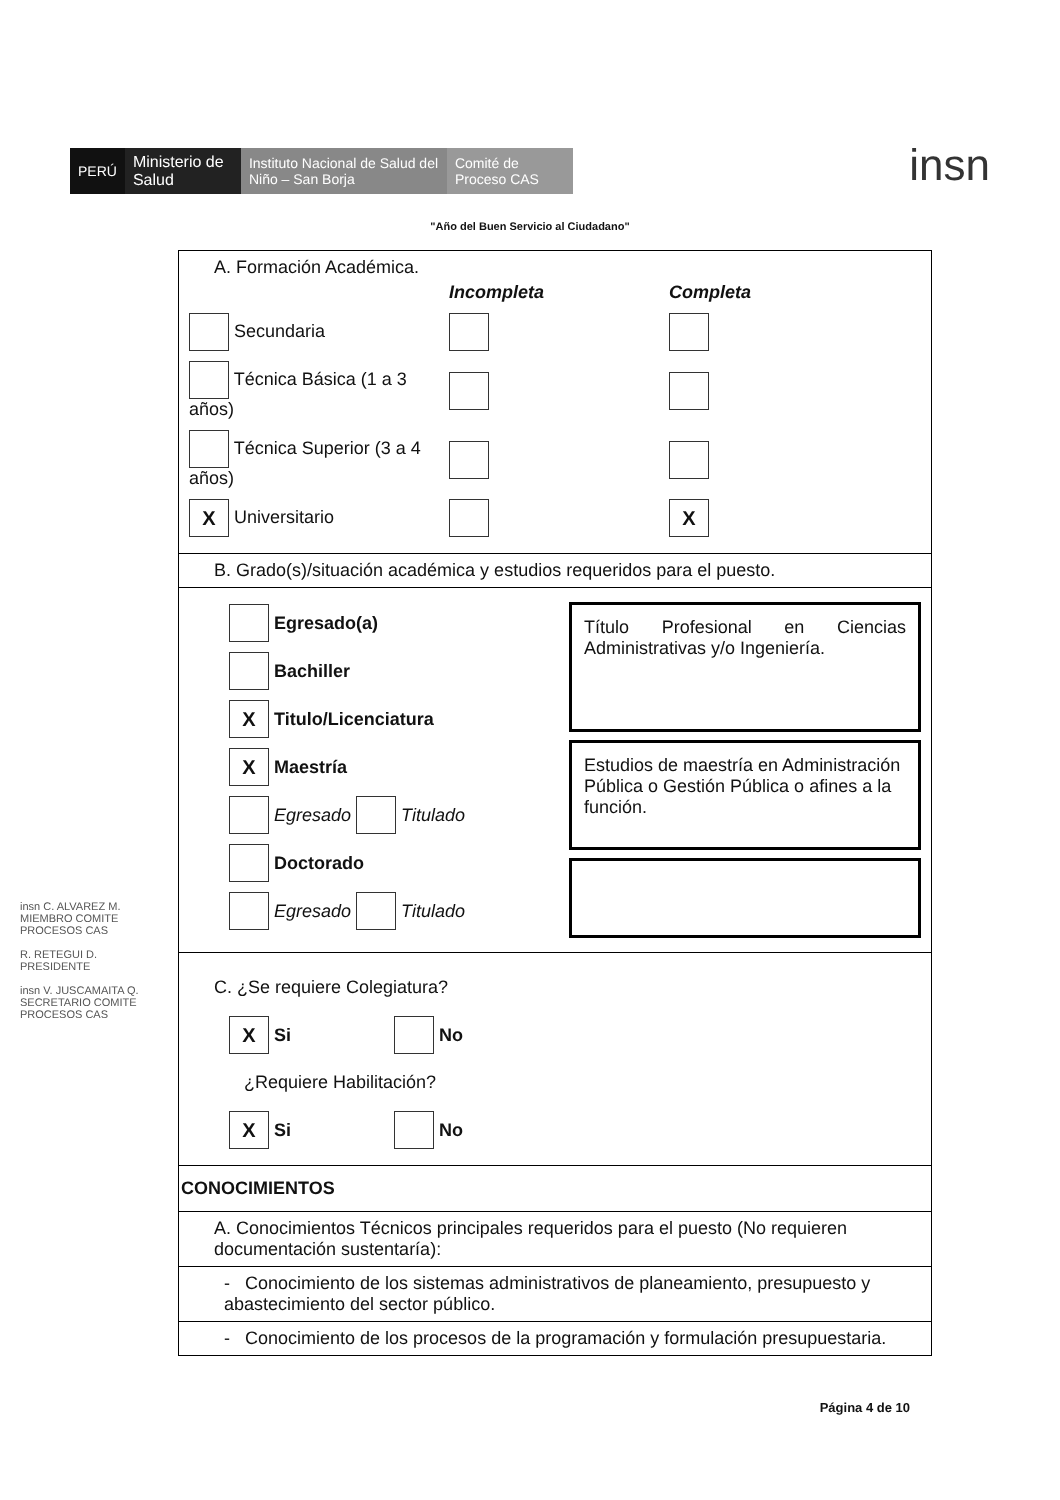PERÚ
Ministerio de Salud
Instituto Nacional de Salud del Niño – San Borja
Comité de Proceso CAS
insn
"Año del Buen Servicio al Ciudadano"
A. Formación Académica.
Incompleta Completa
Secundaria
Técnica Básica (1 a 3 años)
Técnica Superior (3 a 4 años)
X Universitario X
B. Grado(s)/situación académica y estudios requeridos para el puesto.
Egresado(a)
Bachiller
X Titulo/Licenciatura
X Maestría
Egresado Titulado
Doctorado
Egresado Titulado
Título Profesional en Ciencias Administrativas y/o Ingeniería.
Estudios de maestría en Administración Pública o Gestión Pública o afines a la función.
C. ¿Se requiere Colegiatura?
X Si No
¿Requiere Habilitación?
X Si No
CONOCIMIENTOS
A. Conocimientos Técnicos principales requeridos para el puesto (No requieren documentación sustentaría):
- Conocimiento de los sistemas administrativos de planeamiento, presupuesto y abastecimiento del sector público.
- Conocimiento de los procesos de la programación y formulación presupuestaria.
insn C. ALVAREZ M. MIEMBRO COMITE PROCESOS CAS
R. RETEGUI D. PRESIDENTE
insn V. JUSCAMAITA Q. SECRETARIO COMITE PROCESOS CAS
Página 4 de 10